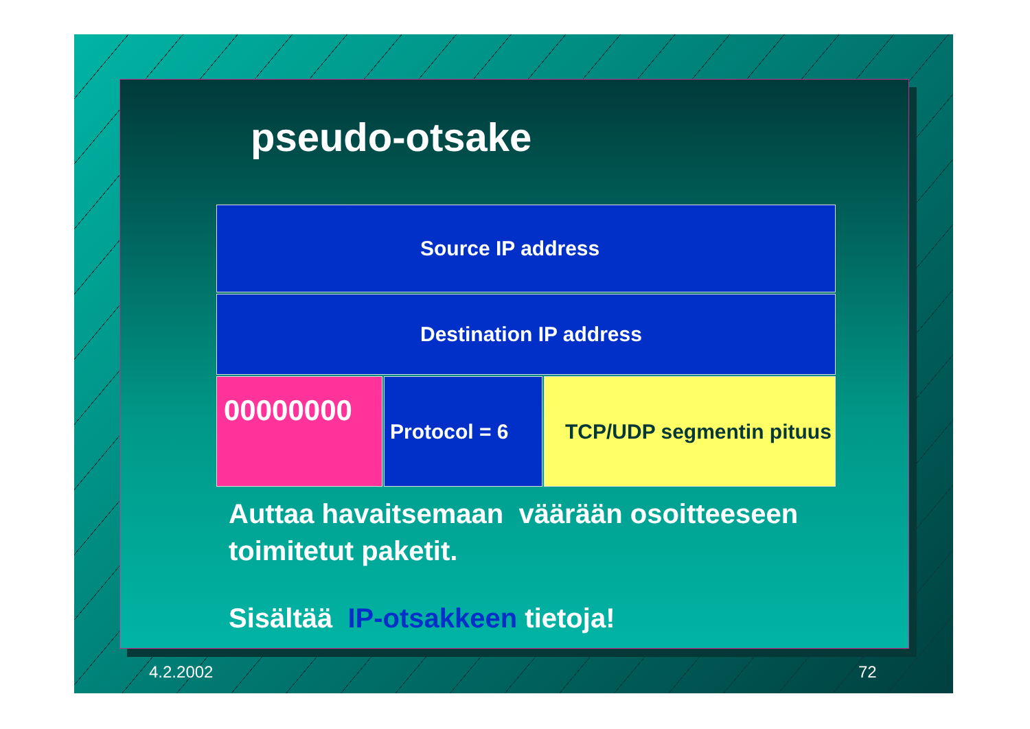pseudo-otsake
| Source IP address | | |
| Destination IP address | | |
| 00000000 | Protocol = 6 | TCP/UDP segmentin pituus |
Auttaa havaitsemaan väärään osoitteeseen
toimitetut paketit.
Sisältää IP-otsakkeen tietoja!
4.2.2002 72